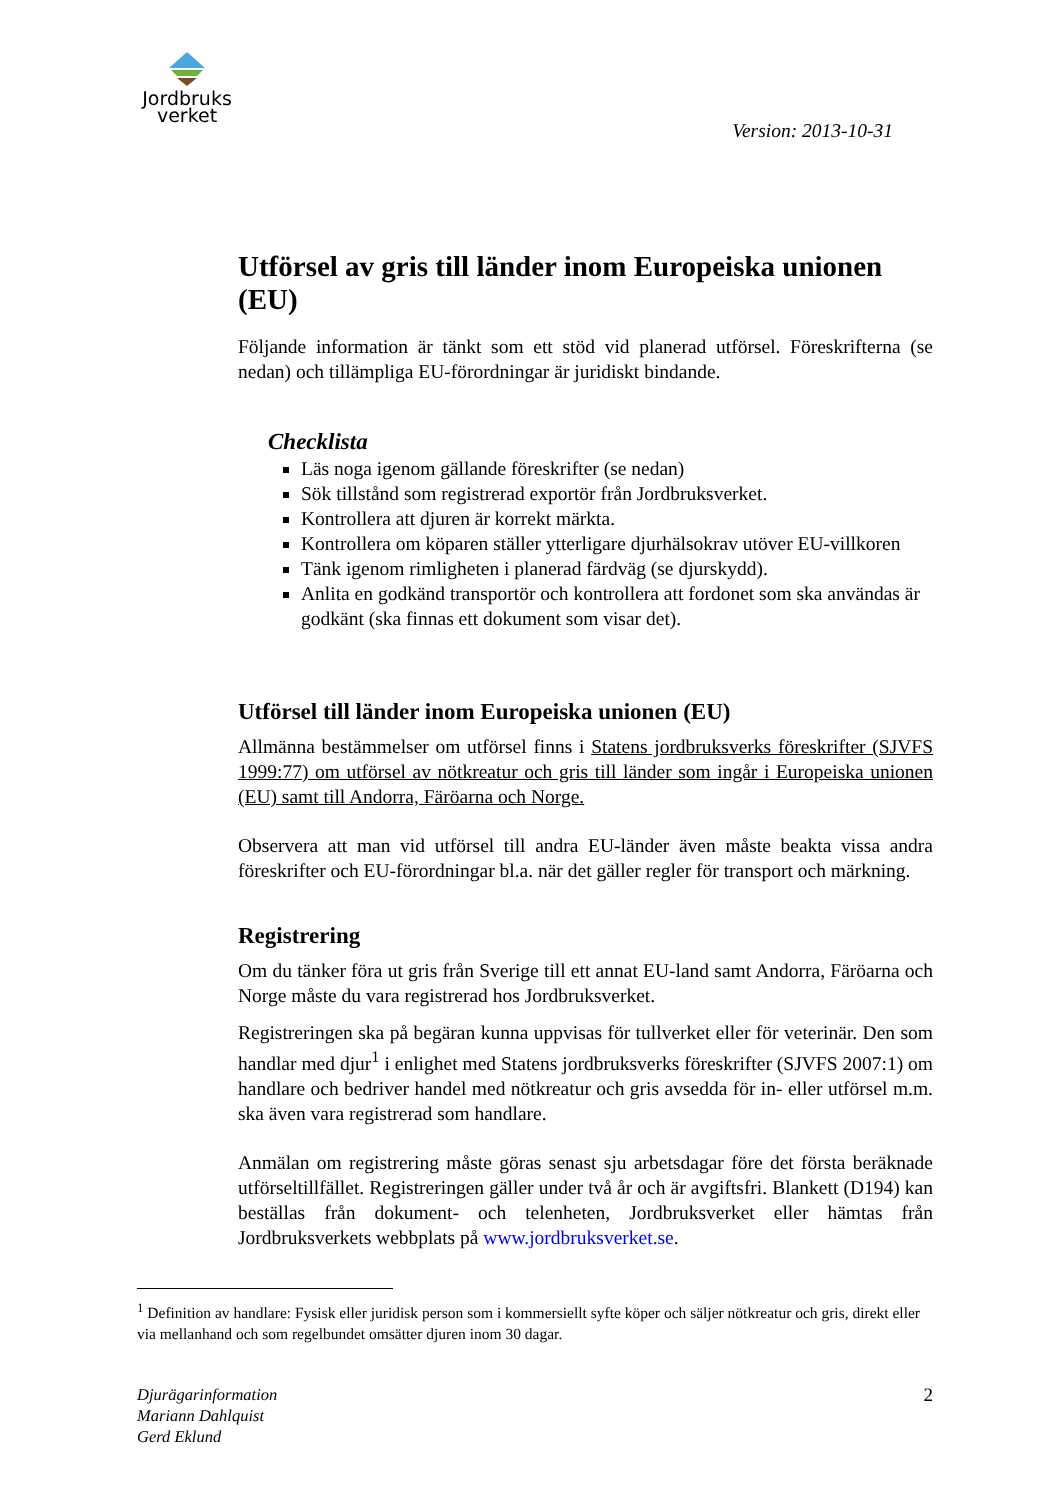Jordbruks
verket
Version: 2013-10-31
Utförsel av gris till länder inom Europeiska unionen (EU)
Följande information är tänkt som ett stöd vid planerad utförsel. Föreskrifterna (se nedan) och tillämpliga EU-förordningar är juridiskt bindande.
Checklista
Läs noga igenom gällande föreskrifter (se nedan)
Sök tillstånd som registrerad exportör från Jordbruksverket.
Kontrollera att djuren är korrekt märkta.
Kontrollera om köparen ställer ytterligare djurhälsokrav utöver EU-villkoren
Tänk igenom rimligheten i planerad färdväg (se djurskydd).
Anlita en godkänd transportör och kontrollera att fordonet som ska användas är godkänt (ska finnas ett dokument som visar det).
Utförsel till länder inom Europeiska unionen (EU)
Allmänna bestämmelser om utförsel finns i Statens jordbruksverks föreskrifter (SJVFS 1999:77) om utförsel av nötkreatur och gris till länder som ingår i Europeiska unionen (EU) samt till Andorra, Färöarna och Norge.
Observera att man vid utförsel till andra EU-länder även måste beakta vissa andra föreskrifter och EU-förordningar bl.a. när det gäller regler för transport och märkning.
Registrering
Om du tänker föra ut gris från Sverige till ett annat EU-land samt Andorra, Färöarna och Norge måste du vara registrerad hos Jordbruksverket.
Registreringen ska på begäran kunna uppvisas för tullverket eller för veterinär. Den som handlar med djur<sup>1</sup> i enlighet med Statens jordbruksverks föreskrifter (SJVFS 2007:1) om handlare och bedriver handel med nötkreatur och gris avsedda för in- eller utförsel m.m. ska även vara registrerad som handlare.
Anmälan om registrering måste göras senast sju arbetsdagar före det första beräknade utförseltillfället. Registreringen gäller under två år och är avgiftsfri. Blankett (D194) kan beställas från dokument- och telenheten, Jordbruksverket eller hämtas från Jordbruksverkets webbplats på www.jordbruksverket.se.
<sup>1</sup> Definition av handlare: Fysisk eller juridisk person som i kommersiellt syfte köper och säljer nötkreatur och gris, direkt eller via mellanhand och som regelbundet omsätter djuren inom 30 dagar.
Djurägarinformation
Mariann Dahlquist
Gerd Eklund
2